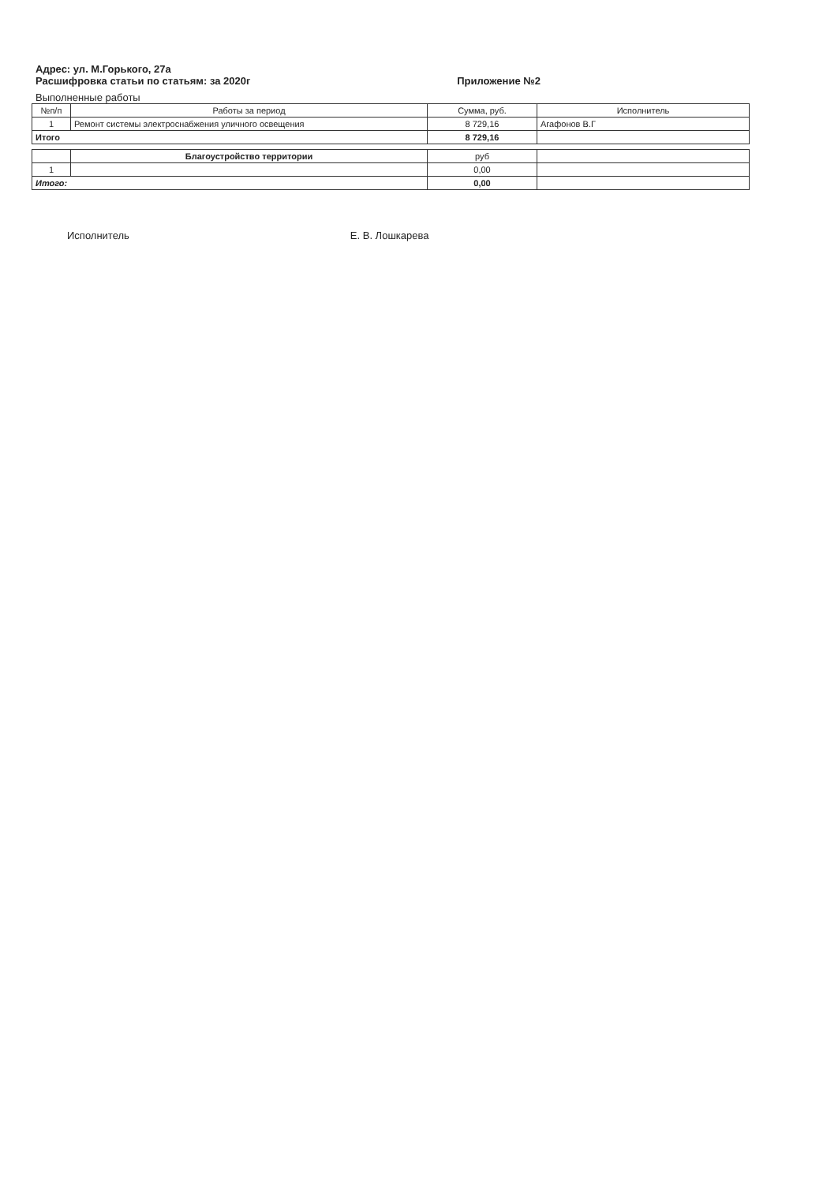Адрес: ул. М.Горького, 27а
Расшифровка статьи по статьям: за 2020г Приложение №2
Выполненные работы
| №п/п | Работы за период | Сумма, руб. | Исполнитель |
| --- | --- | --- | --- |
| 1 | Ремонт системы электроснабжения уличного освещения | 8 729,16 | Агафонов В.Г |
| Итого | | 8 729,16 | |
| | Благоустройство территории | руб | |
| --- | --- | --- | --- |
| 1 | | 0,00 | |
| Итого: | | 0,00 | |
Исполнитель Е. В. Лошкарева